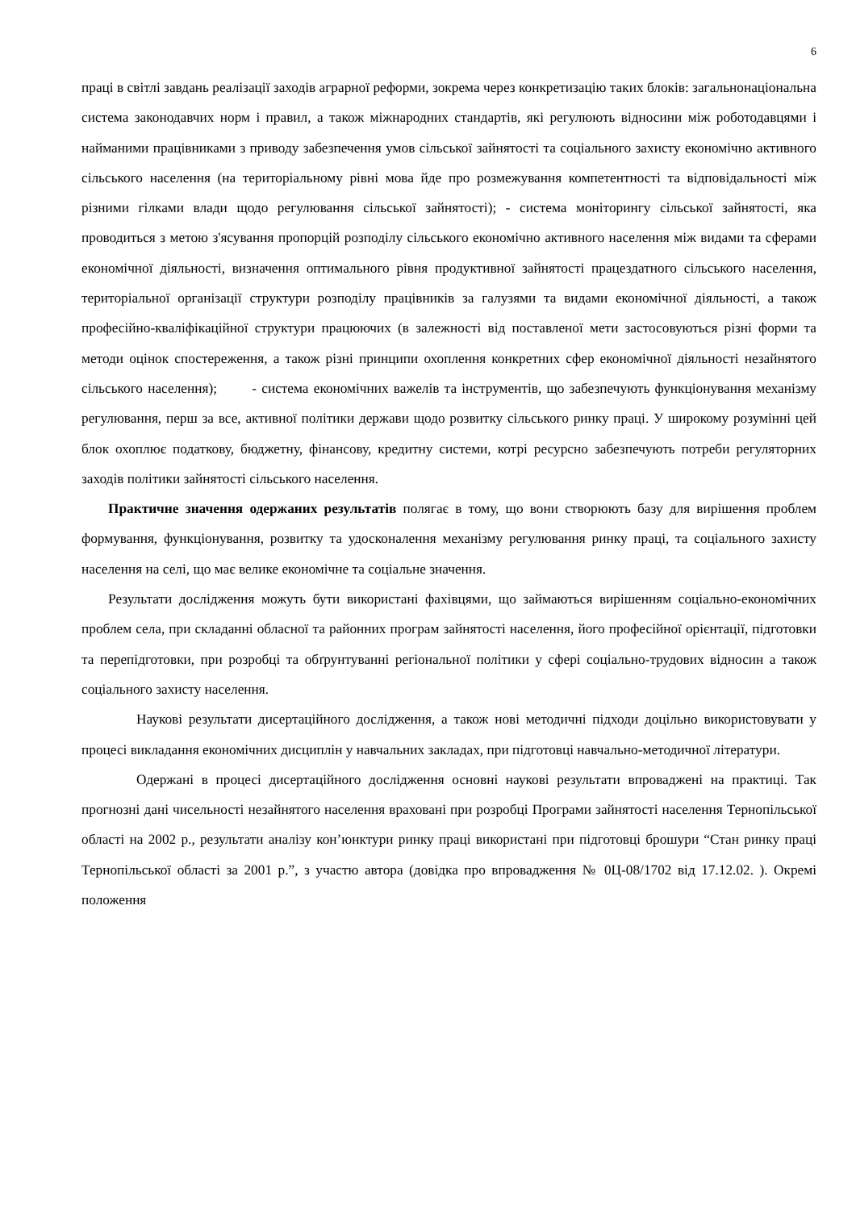6
праці в світлі завдань реалізації заходів аграрної реформи, зокрема через конкретизацію таких блоків: загальнонаціональна система законодавчих норм і правил, а також міжнародних стандартів, які регулюють відносини між роботодавцями і найманими працівниками з приводу забезпечення умов сільської зайнятості та соціального захисту економічно активного сільського населення (на територіальному рівні мова йде про розмежування компетентності та відповідальності між різними гілками влади щодо регулювання сільської зайнятості); - система моніторингу сільської зайнятості, яка проводиться з метою з'ясування пропорцій розподілу сільського економічно активного населення між видами та сферами економічної діяльності, визначення оптимального рівня продуктивної зайнятості працездатного сільського населення, територіальної організації структури розподілу працівників за галузями та видами економічної діяльності, а також професійно-кваліфікаційної структури працюючих (в залежності від поставленої мети застосовуються різні форми та методи оцінок спостереження, а також різні принципи охоплення конкретних сфер економічної діяльності незайнятого сільського населення); - система економічних важелів та інструментів, що забезпечують функціонування механізму регулювання, перш за все, активної політики держави щодо розвитку сільського ринку праці. У широкому розумінні цей блок охоплює податкову, бюджетну, фінансову, кредитну системи, котрі ресурсно забезпечують потреби регуляторних заходів політики зайнятості сільського населення.
Практичне значення одержаних результатів полягає в тому, що вони створюють базу для вирішення проблем формування, функціонування, розвитку та удосконалення механізму регулювання ринку праці, та соціального захисту населення на селі, що має велике економічне та соціальне значення.
Результати дослідження можуть бути використані фахівцями, що займаються вирішенням соціально-економічних проблем села, при складанні обласної та районних програм зайнятості населення, його професійної орієнтації, підготовки та перепідготовки, при розробці та обґрунтуванні регіональної політики у сфері соціально-трудових відносин а також соціального захисту населення.
Наукові результати дисертаційного дослідження, а також нові методичні підходи доцільно використовувати у процесі викладання економічних дисциплін у навчальних закладах, при підготовці навчально-методичної літератури.
Одержані в процесі дисертаційного дослідження основні наукові результати впроваджені на практиці. Так прогнозні дані чисельності незайнятого населення враховані при розробці Програми зайнятості населення Тернопільської області на 2002 р., результати аналізу кон’юнктури ринку праці використані при підготовці брошури “Стан ринку праці Тернопільської області за 2001 р.”, з участю автора (довідка про впровадження № 0Ц-08/1702 від 17.12.02. ). Окремі положення